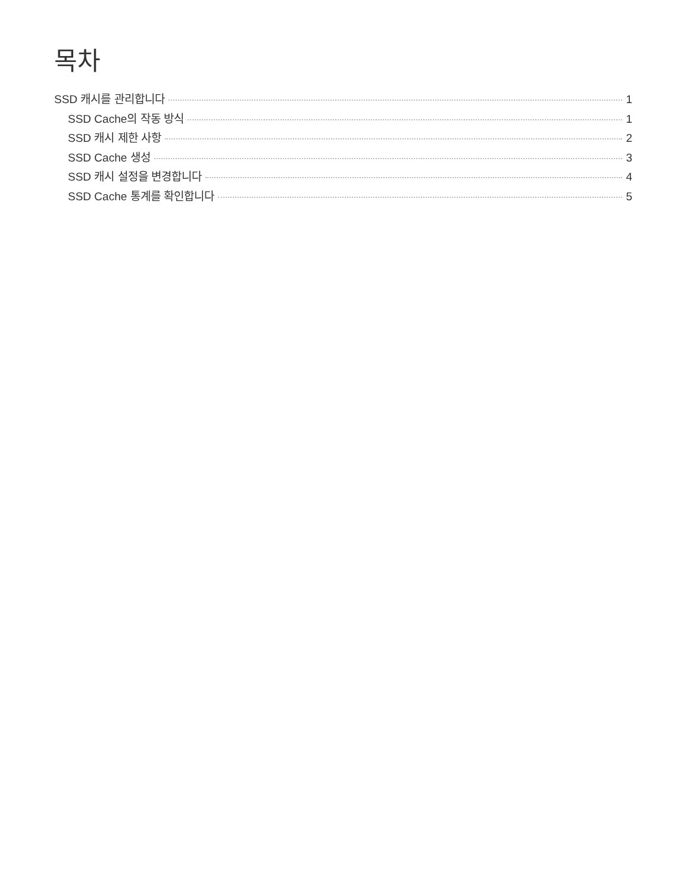목차
SSD 캐시를 관리합니다 1
SSD Cache의 작동 방식 1
SSD 캐시 제한 사항 2
SSD Cache 생성 3
SSD 캐시 설정을 변경합니다 4
SSD Cache 통계를 확인합니다 5